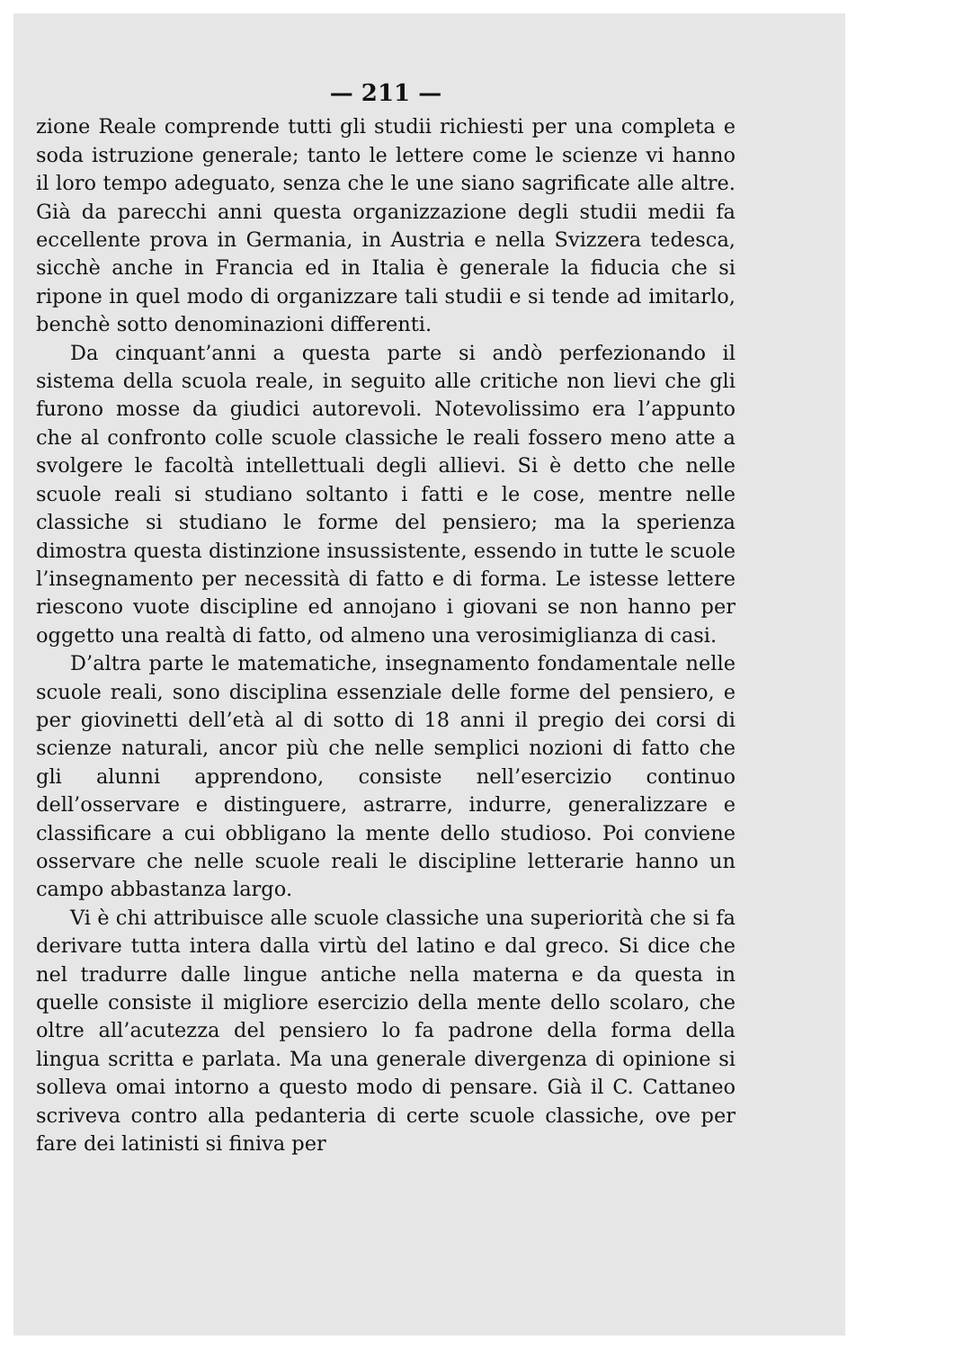— 211 —
zione Reale comprende tutti gli studii richiesti per una completa e soda istruzione generale; tanto le lettere come le scienze vi hanno il loro tempo adeguato, senza che le une siano sagrificate alle altre. Già da parecchi anni questa organizzazione degli studii medii fa eccellente prova in Germania, in Austria e nella Svizzera tedesca, sicchè anche in Francia ed in Italia è generale la fiducia che si ripone in quel modo di organizzare tali studii e si tende ad imitarlo, benchè sotto denominazioni differenti.
Da cinquant’anni a questa parte si andò perfezionando il sistema della scuola reale, in seguito alle critiche non lievi che gli furono mosse da giudici autorevoli. Notevolissimo era l’appunto che al confronto colle scuole classiche le reali fossero meno atte a svolgere le facoltà intellettuali degli allievi. Si è detto che nelle scuole reali si studiano soltanto i fatti e le cose, mentre nelle classiche si studiano le forme del pensiero; ma la sperienza dimostra questa distinzione insussistente, essendo in tutte le scuole l’insegnamento per necessità di fatto e di forma. Le istesse lettere riescono vuote discipline ed annojano i giovani se non hanno per oggetto una realtà di fatto, od almeno una verosimiglianza di casi.
D’altra parte le matematiche, insegnamento fondamentale nelle scuole reali, sono disciplina essenziale delle forme del pensiero, e per giovinetti dell’età al di sotto di 18 anni il pregio dei corsi di scienze naturali, ancor più che nelle semplici nozioni di fatto che gli alunni apprendono, consiste nell’esercizio continuo dell’osservare e distinguere, astrarre, indurre, generalizzare e classificare a cui obbligano la mente dello studioso. Poi conviene osservare che nelle scuole reali le discipline letterarie hanno un campo abbastanza largo.
Vi è chi attribuisce alle scuole classiche una superiorità che si fa derivare tutta intera dalla virtù del latino e dal greco. Si dice che nel tradurre dalle lingue antiche nella materna e da questa in quelle consiste il migliore esercizio della mente dello scolaro, che oltre all’acutezza del pensiero lo fa padrone della forma della lingua scritta e parlata. Ma una generale divergenza di opinione si solleva omai intorno a questo modo di pensare. Già il C. Cattaneo scriveva contro alla pedanteria di certe scuole classiche, ove per fare dei latinisti si finiva per